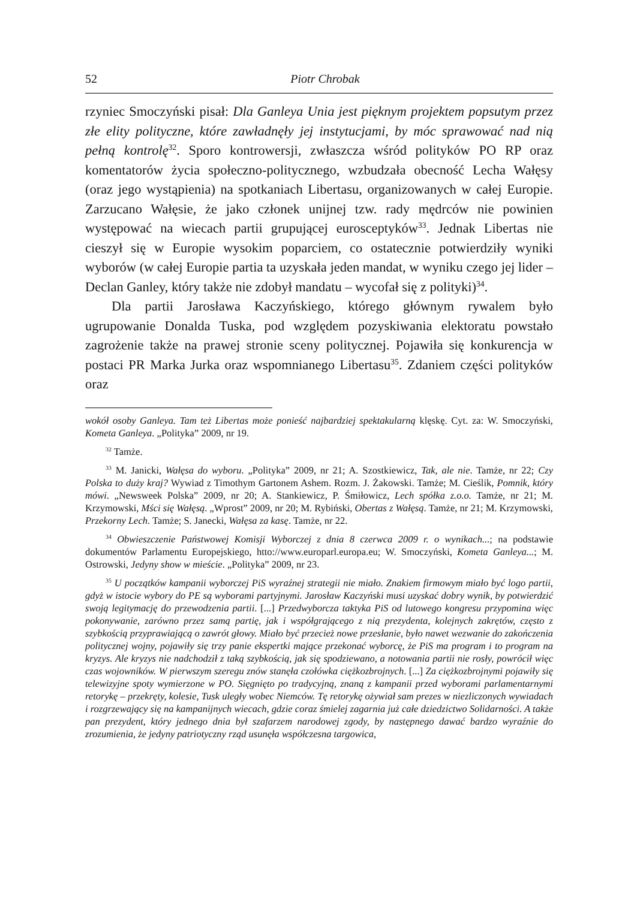52 Piotr Chrobak
rzyniec Smoczyński pisał: Dla Ganleya Unia jest pięknym projektem popsutym przez złe elity polityczne, które zawładnęły jej instytucjami, by móc sprawować nad nią pełną kontrolę<sup>32</sup>. Sporo kontrowersji, zwłaszcza wśród polityków PO RP oraz komentatorów życia społeczno-politycznego, wzbudzała obecność Lecha Wałęsy (oraz jego wystąpienia) na spotkaniach Libertasu, organizowanych w całej Europie. Zarzucano Wałęsie, że jako członek unijnej tzw. rady mędrców nie powinien występować na wiecach partii grupującej eurosceptyków<sup>33</sup>. Jednak Libertas nie cieszył się w Europie wysokim poparciem, co ostatecznie potwierdziły wyniki wyborów (w całej Europie partia ta uzyskała jeden mandat, w wyniku czego jej lider – Declan Ganley, który także nie zdobył mandatu – wycofał się z polityki)<sup>34</sup>.
Dla partii Jarosława Kaczyńskiego, którego głównym rywalem było ugrupowanie Donalda Tuska, pod względem pozyskiwania elektoratu powstało zagrożenie także na prawej stronie sceny politycznej. Pojawiła się konkurencja w postaci PR Marka Jurka oraz wspomnianego Libertasu<sup>35</sup>. Zdaniem części polityków oraz
wokół osoby Ganleya. Tam też Libertas może ponieść najbardziej spektakularną klęskę. Cyt. za: W. Smoczyński, Kometa Ganleya. „Polityka” 2009, nr 19.
<sup>32</sup> Tamże.
<sup>33</sup> M. Janicki, Wałęsa do wyboru. „Polityka” 2009, nr 21; A. Szostkiewicz, Tak, ale nie. Tamże, nr 22; Czy Polska to duży kraj? Wywiad z Timothym Gartonem Ashem. Rozm. J. Żakowski. Tamże; M. Cieślik, Pomnik, który mówi. „Newsweek Polska” 2009, nr 20; A. Stankiewicz, P. Śmiłowicz, Lech spółka z.o.o. Tamże, nr 21; M. Krzymowski, Mści się Wałęsą. „Wprost” 2009, nr 20; M. Rybiński, Obertas z Wałęsą. Tamże, nr 21; M. Krzymowski, Przekorny Lech. Tamże; S. Janecki, Wałęsa za kasę. Tamże, nr 22.
<sup>34</sup> Obwieszczenie Państwowej Komisji Wyborczej z dnia 8 czerwca 2009 r. o wynikach...; na podstawie dokumentów Parlamentu Europejskiego, htto://www.europarl.europa.eu; W. Smoczyński, Kometa Ganleya...; M. Ostrowski, Jedyny show w mieście. „Polityka” 2009, nr 23.
<sup>35</sup> U początków kampanii wyborczej PiS wyraźnej strategii nie miało. Znakiem firmowym miało być logo partii, gdyż w istocie wybory do PE są wyborami partyjnymi. Jarosław Kaczyński musi uzyskać dobry wynik, by potwierdzić swoją legitymację do przewodzenia partii. [...] Przedwyborcza taktyka PiS od lutowego kongresu przypomina więc pokonywanie, zarówno przez samą partię, jak i współgrającego z nią prezydenta, kolejnych zakrętów, często z szybkością przyprawiającą o zawrót głowy. Miało być przecież nowe przesłanie, było nawet wezwanie do zakończenia politycznej wojny, pojawiły się trzy panie ekspertki mające przekonać wyborcę, że PiS ma program i to program na kryzys. Ale kryzys nie nadchodził z taką szybkością, jak się spodziewano, a notowania partii nie rosły, powrócił więc czas wojowników. W pierwszym szeregu znów stanęła czołówka ciężkozbrojnych. [...] Za ciężkozbrojnymi pojawiły się telewizyjne spoty wymierzone w PO. Sięgnięto po tradycyjną, znaną z kampanii przed wyborami parlamentarnymi retorykę – przekręty, kolesie, Tusk uległy wobec Niemców. Tę retorykę ożywiał sam prezes w niezliczonych wywiadach i rozgrzewający się na kampanijnych wiecach, gdzie coraz śmielej zagarnia już całe dziedzictwo Solidarności. A także pan prezydent, który jednego dnia był szafarzem narodowej zgody, by następnego dawać bardzo wyraźnie do zrozumienia, że jedyny patriotyczny rząd usunęła współczesna targowica,